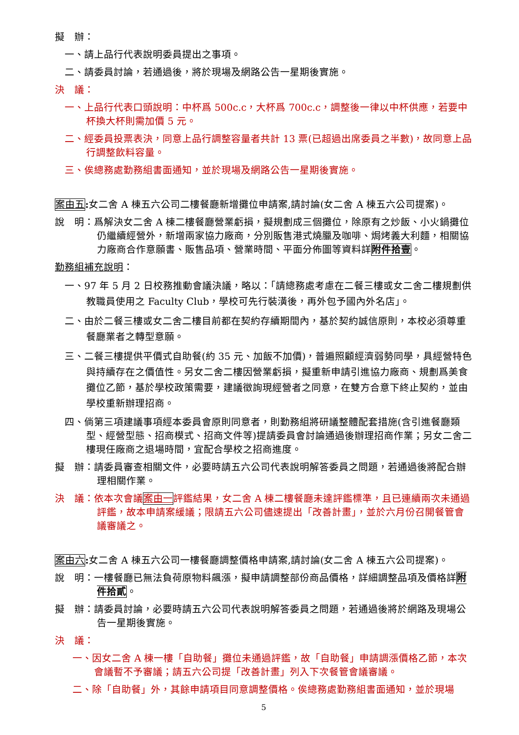擬　辦：
一、請上品行代表說明委員提出之事項。
二、請委員討論，若通過後，將於現場及網路公告一星期後實施。
決　議：
一、上品行代表口頭說明：中杯爲 500c.c，大杯爲 700c.c，調整後一律以中杯供應，若要中杯換大杯則需加價 5 元。
二、經委員投票表決，同意上品行調整容量者共計 13 票(已超過出席委員之半數)，故同意上品行調整飲料容量。
三、俟總務處勤務組書面通知，並於現場及網路公告一星期後實施。
案由五: 女二舍 A 棟五六公司二樓餐廳新增攤位申請案,請討論(女二舍 A 棟五六公司提案)。
說　明：爲解決女二舍 A 棟二樓餐廳營業虧損，擬規劃成三個攤位，除原有之炒飯、小火鍋攤位仍繼續經營外，新增兩家協力廠商，分別販售港式燒臘及咖啡、焗烤義大利麵，相關協力廠商合作意願書、販售品項、營業時間、平面分佈圖等資料詳附件拾壹。
勤務組補充說明：
一、97 年 5 月 2 日校務推動會議決議，略以：「請總務處考慮在二餐三樓或女二舍二樓規劃供教職員使用之 Faculty Club，學校可先行裝潢後，再外包予國內外名店」。
二、由於二餐三樓或女二舍二樓目前都在契約存續期間內，基於契約誠信原則，本校必須尊重餐廳業者之轉型意願。
三、二餐三樓提供平價式自助餐(約 35 元、加飯不加價)，普遍照顧經濟弱勢同學，具經營特色與持續存在之價值性。另女二舍二樓因營業虧損，擬重新申請引進協力廠商、規劃爲美食攤位乙節，基於學校政策需要，建議徵詢現經營者之同意，在雙方合意下終止契約，並由學校重新辦理招商。
四、倘第三項建議事項經本委員會原則同意者，則勤務組將研議整體配套措施(含引進餐廳類型、經營型態、招商模式、招商文件等)提請委員會討論通過後辦理招商作業；另女二舍二樓現任廠商之退場時間，宜配合學校之招商進度。
擬　辦：請委員審查相關文件，必要時請五六公司代表說明解答委員之問題，若通過後將配合辦理相關作業。
決　議：依本次會議案由一評鑑結果，女二舍 A 棟二樓餐廳未達評鑑標準，且已連續兩次未通過評鑑，故本申請案緩議；限請五六公司儘速提出「改善計畫」，並於六月份召開餐管會議審議之。
案由六: 女二舍 A 棟五六公司一樓餐廳調整價格申請案,請討論(女二舍 A 棟五六公司提案)。
說　明：一樓餐廳已無法負荷原物料飆漲，擬申請調整部份商品價格，詳細調整品項及價格詳附件拾貳。
擬　辦：請委員討論，必要時請五六公司代表說明解答委員之問題，若通過後將於網路及現場公告一星期後實施。
決　議：
一、因女二舍 A 棟一樓「自助餐」攤位未通過評鑑，故「自助餐」申請調漲價格乙節，本次會議暫不予審議；請五六公司提「改善計畫」列入下次餐管會議審議。
二、除「自助餐」外，其餘申請項目同意調整價格。俟總務處勤務組書面通知，並於現場
5